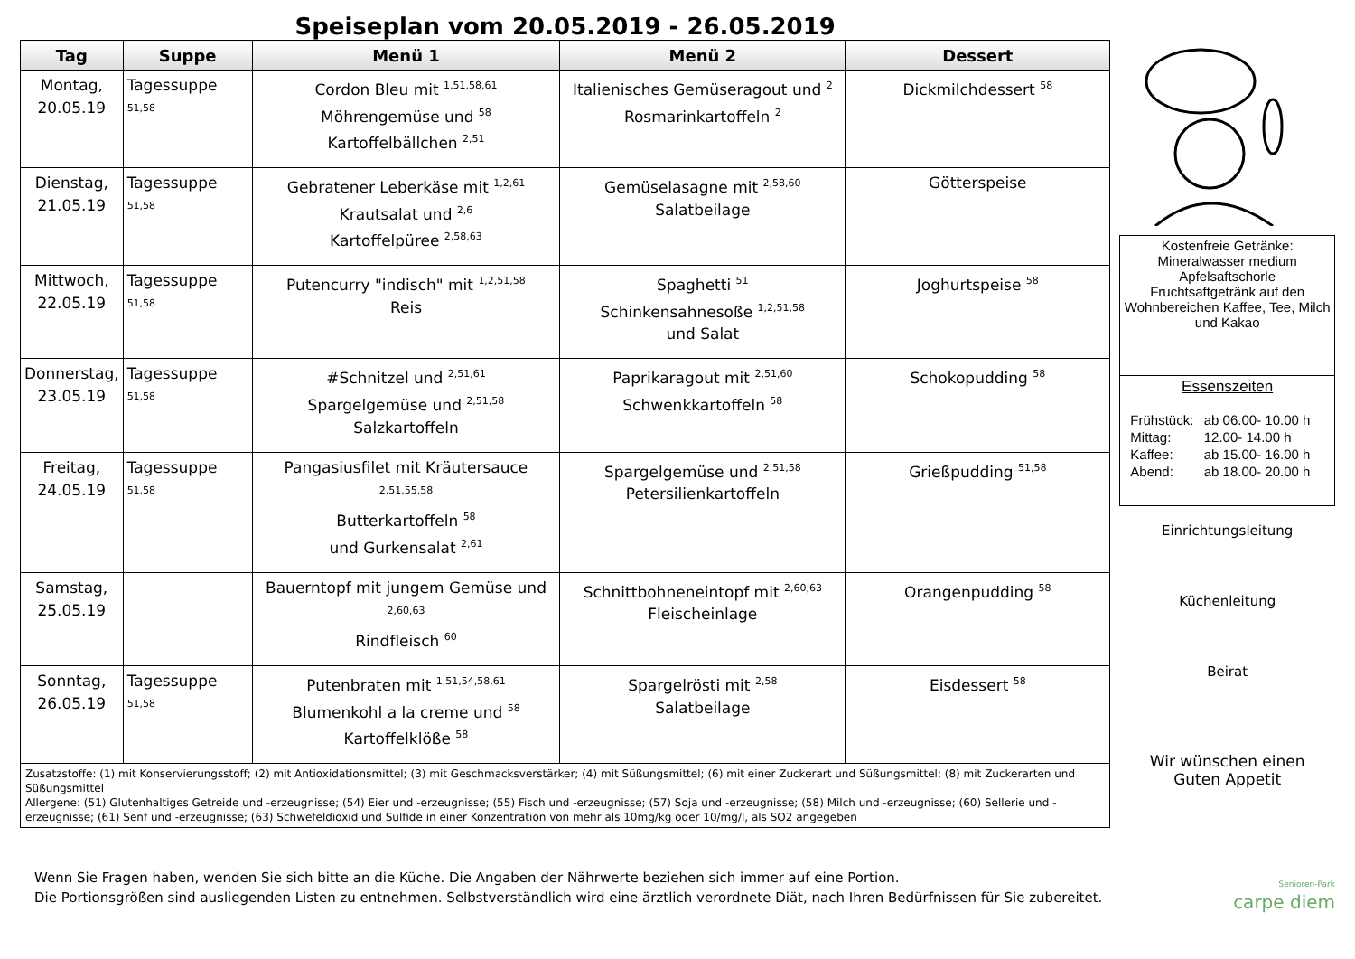Speiseplan vom 20.05.2019 - 26.05.2019
| Tag | Suppe | Menü 1 | Menü 2 | Dessert |
| --- | --- | --- | --- | --- |
| Montag, 20.05.19 | Tagessuppe <sup>51,58</sup> | Cordon Bleu mit <sup>1,51,58,61</sup> Möhrengemüse und <sup>58</sup> Kartoffelbällchen <sup>2,51</sup> | Italienisches Gemüseragout und <sup>2</sup> Rosmarinkartoffeln <sup>2</sup> | Dickmilchdessert <sup>58</sup> |
| Dienstag, 21.05.19 | Tagessuppe <sup>51,58</sup> | Gebratener Leberkäse mit <sup>1,2,61</sup> Krautsalat und <sup>2,6</sup> Kartoffelpüree <sup>2,58,63</sup> | Gemüselasagne mit <sup>2,58,60</sup> Salatbeilage | Götterspeise |
| Mittwoch, 22.05.19 | Tagessuppe <sup>51,58</sup> | Putencurry "indisch" mit <sup>1,2,51,58</sup> Reis | Spaghetti <sup>51</sup> Schinkensahnesoße <sup>1,2,51,58</sup> und Salat | Joghurtspeise <sup>58</sup> |
| Donnerstag, 23.05.19 | Tagessuppe <sup>51,58</sup> | #Schnitzel und <sup>2,51,61</sup> Spargelgemüse und <sup>2,51,58</sup> Salzkartoffeln | Paprikaragout mit <sup>2,51,60</sup> Schwenkkartoffeln <sup>58</sup> | Schokopudding <sup>58</sup> |
| Freitag, 24.05.19 | Tagessuppe <sup>51,58</sup> | Pangasiusfilet mit Kräutersauce <sup>2,51,55,58</sup> Butterkartoffeln <sup>58</sup> und Gurkensalat <sup>2,61</sup> | Spargelgemüse und <sup>2,51,58</sup> Petersilienkartoffeln | Grießpudding <sup>51,58</sup> |
| Samstag, 25.05.19 | | Bauerntopf mit jungem Gemüse und <sup>2,60,63</sup> Rindfleisch <sup>60</sup> | Schnittbohneneintopf mit <sup>2,60,63</sup> Fleischeinlage | Orangenpudding <sup>58</sup> |
| Sonntag, 26.05.19 | Tagessuppe <sup>51,58</sup> | Putenbraten mit <sup>1,51,54,58,61</sup> Blumenkohl a la creme und <sup>58</sup> Kartoffelklöße <sup>58</sup> | Spargelrösti mit <sup>2,58</sup> Salatbeilage | Eisdessert <sup>58</sup> |
Zusatzstoffe: (1) mit Konservierungsstoff; (2) mit Antioxidationsmittel; (3) mit Geschmacksverstärker; (4) mit Süßungsmittel; (6) mit einer Zuckerart und Süßungsmittel; (8) mit Zuckerarten und Süßungsmittel
Allergene: (51) Glutenhaltiges Getreide und -erzeugnisse; (54) Eier und -erzeugnisse; (55) Fisch und -erzeugnisse; (57) Soja und -erzeugnisse; (58) Milch und -erzeugnisse; (60) Sellerie und -erzeugnisse; (61) Senf und -erzeugnisse; (63) Schwefeldioxid und Sulfide in einer Konzentration von mehr als 10mg/kg oder 10/mg/l, als SO2 angegeben
Kostenfreie Getränke:
Mineralwasser medium
Apfelsaftschorle
Fruchtsaftgetränk auf den Wohnbereichen Kaffee, Tee, Milch und Kakao
Essenszeiten
| Frühstück: | ab 06.00- 10.00 h |
| Mittag: | 12.00- 14.00 h |
| Kaffee: | ab 15.00- 16.00 h |
| Abend: | ab 18.00- 20.00 h |
Einrichtungsleitung
Küchenleitung
Beirat
Wir wünschen einen
Guten Appetit
Senioren-Park
carpe diem
Wenn Sie Fragen haben, wenden Sie sich bitte an die Küche. Die Angaben der Nährwerte beziehen sich immer auf eine Portion.
Die Portionsgrößen sind ausliegenden Listen zu entnehmen. Selbstverständlich wird eine ärztlich verordnete Diät, nach Ihren Bedürfnissen für Sie zubereitet.